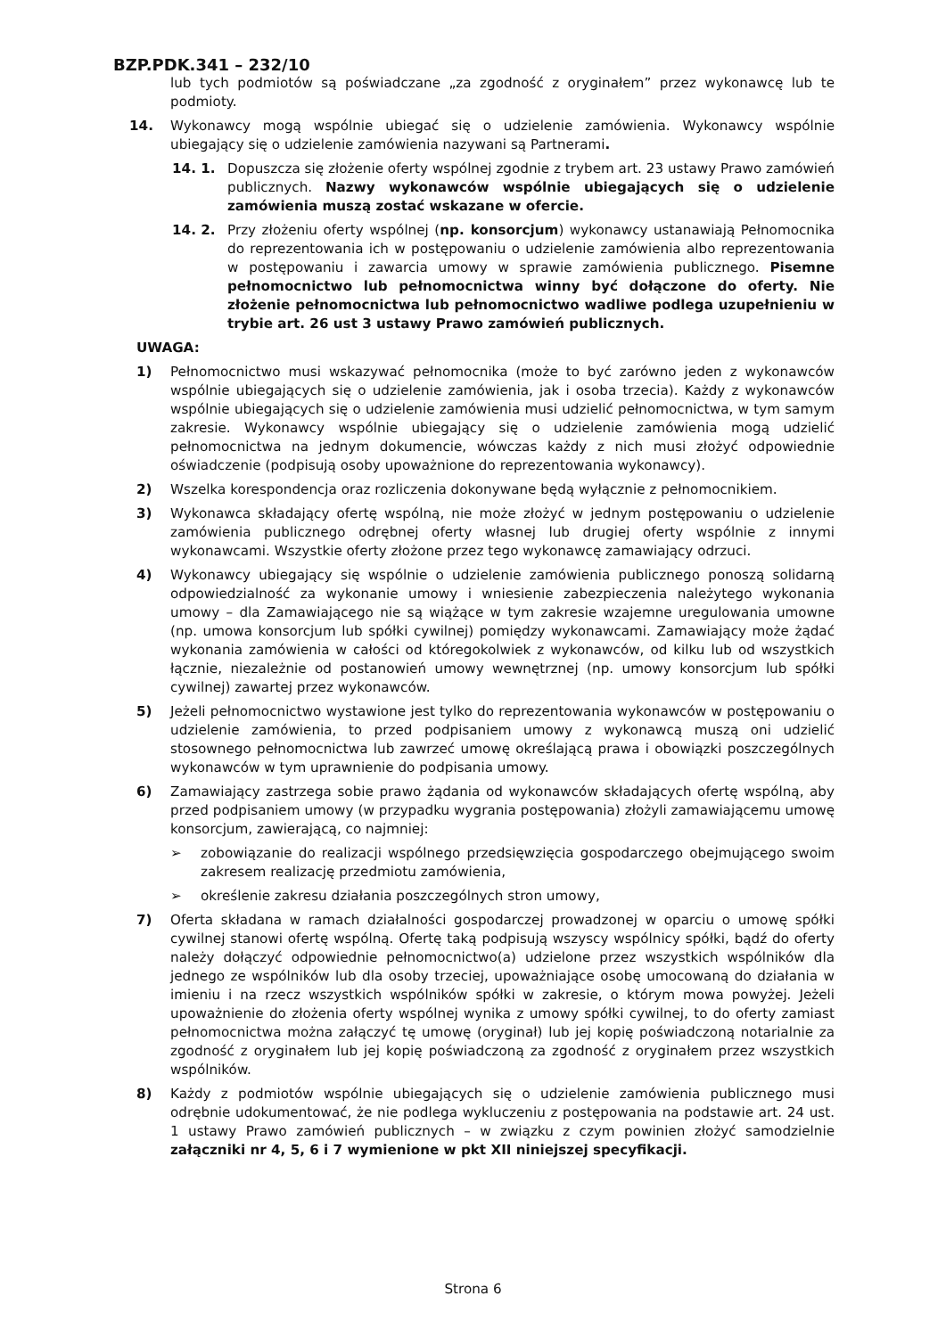BZP.PDK.341 – 232/10
lub tych podmiotów są poświadczane „za zgodność z oryginałem” przez wykonawcę lub te podmioty.
14. Wykonawcy mogą wspólnie ubiegać się o udzielenie zamówienia. Wykonawcy wspólnie ubiegający się o udzielenie zamówienia nazywani są Partnerami.
14. 1. Dopuszcza się złożenie oferty wspólnej zgodnie z trybem art. 23 ustawy Prawo zamówień publicznych. Nazwy wykonawców wspólnie ubiegających się o udzielenie zamówienia muszą zostać wskazane w ofercie.
14. 2. Przy złożeniu oferty wspólnej (np. konsorcjum) wykonawcy ustanawiają Pełnomocnika do reprezentowania ich w postępowaniu o udzielenie zamówienia albo reprezentowania w postępowaniu i zawarcia umowy w sprawie zamówienia publicznego. Pisemne pełnomocnictwo lub pełnomocnictwa winny być dołączone do oferty. Nie złożenie pełnomocnictwa lub pełnomocnictwo wadliwe podlega uzupełnieniu w trybie art. 26 ust 3 ustawy Prawo zamówień publicznych.
UWAGA:
1) Pełnomocnictwo musi wskazywać pełnomocnika (może to być zarówno jeden z wykonawców wspólnie ubiegających się o udzielenie zamówienia, jak i osoba trzecia). Każdy z wykonawców wspólnie ubiegających się o udzielenie zamówienia musi udzielić pełnomocnictwa, w tym samym zakresie. Wykonawcy wspólnie ubiegający się o udzielenie zamówienia mogą udzielić pełnomocnictwa na jednym dokumencie, wówczas każdy z nich musi złożyć odpowiednie oświadczenie (podpisują osoby upoważnione do reprezentowania wykonawcy).
2) Wszelka korespondencja oraz rozliczenia dokonywane będą wyłącznie z pełnomocnikiem.
3) Wykonawca składający ofertę wspólną, nie może złożyć w jednym postępowaniu o udzielenie zamówienia publicznego odrębnej oferty własnej lub drugiej oferty wspólnie z innymi wykonawcami. Wszystkie oferty złożone przez tego wykonawcę zamawiający odrzuci.
4) Wykonawcy ubiegający się wspólnie o udzielenie zamówienia publicznego ponoszą solidarną odpowiedzialność za wykonanie umowy i wniesienie zabezpieczenia należytego wykonania umowy – dla Zamawiającego nie są wiążące w tym zakresie wzajemne uregulowania umowne (np. umowa konsorcjum lub spółki cywilnej) pomiędzy wykonawcami. Zamawiający może żądać wykonania zamówienia w całości od któregokolwiek z wykonawców, od kilku lub od wszystkich łącznie, niezależnie od postanowień umowy wewnętrznej (np. umowy konsorcjum lub spółki cywilnej) zawartej przez wykonawców.
5) Jeżeli pełnomocnictwo wystawione jest tylko do reprezentowania wykonawców w postępowaniu o udzielenie zamówienia, to przed podpisaniem umowy z wykonawcą muszą oni udzielić stosownego pełnomocnictwa lub zawrzeć umowę określającą prawa i obowiązki poszczególnych wykonawców w tym uprawnienie do podpisania umowy.
6) Zamawiający zastrzega sobie prawo żądania od wykonawców składających ofertę wspólną, aby przed podpisaniem umowy (w przypadku wygrania postępowania) złożyli zamawiającemu umowę konsorcjum, zawierającą, co najmniej:
➢ zobowiązanie do realizacji wspólnego przedsięwzięcia gospodarczego obejmującego swoim zakresem realizację przedmiotu zamówienia,
➢ określenie zakresu działania poszczególnych stron umowy,
7) Oferta składana w ramach działalności gospodarczej prowadzonej w oparciu o umowę spółki cywilnej stanowi ofertę wspólną. Ofertę taką podpisują wszyscy wspólnicy spółki, bądź do oferty należy dołączyć odpowiednie pełnomocnictwo(a) udzielone przez wszystkich wspólników dla jednego ze wspólników lub dla osoby trzeciej, upoważniające osobę umocowaną do działania w imieniu i na rzecz wszystkich wspólników spółki w zakresie, o którym mowa powyżej. Jeżeli upoważnienie do złożenia oferty wspólnej wynika z umowy spółki cywilnej, to do oferty zamiast pełnomocnictwa można załączyć tę umowę (oryginał) lub jej kopię poświadczoną notarialnie za zgodność z oryginałem lub jej kopię poświadczoną za zgodność z oryginałem przez wszystkich wspólników.
8) Każdy z podmiotów wspólnie ubiegających się o udzielenie zamówienia publicznego musi odrębnie udokumentować, że nie podlega wykluczeniu z postępowania na podstawie art. 24 ust. 1 ustawy Prawo zamówień publicznych – w związku z czym powinien złożyć samodzielnie załączniki nr 4, 5, 6 i 7 wymienione w pkt XII niniejszej specyfikacji.
Strona 6